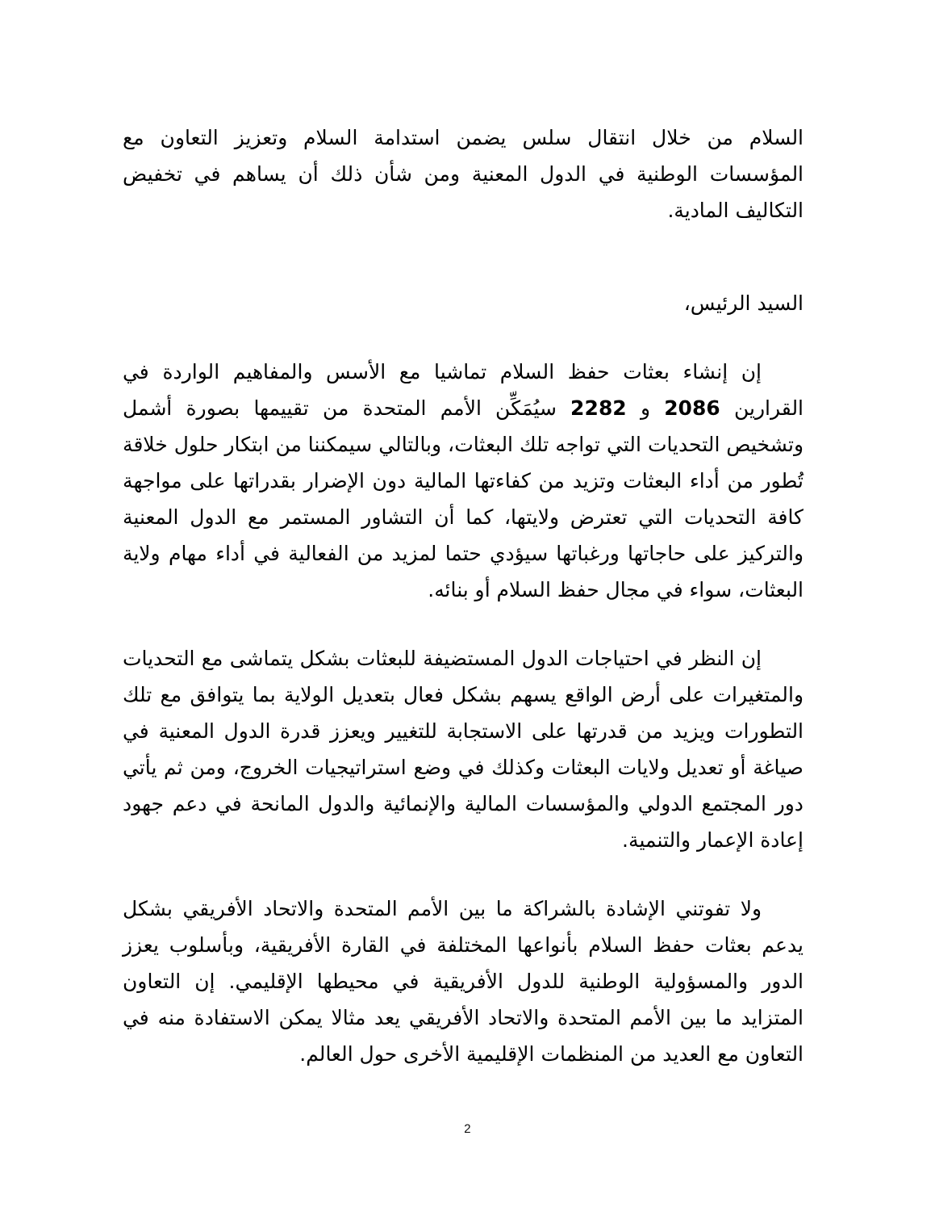السلام من خلال انتقال سلس يضمن استدامة السلام وتعزيز التعاون مع المؤسسات الوطنية في الدول المعنية ومن شأن ذلك أن يساهم في تخفيض التكاليف المادية.
السيد الرئيس،
إن إنشاء بعثات حفظ السلام تماشيا مع الأسس والمفاهيم الواردة في القرارين 2086 و 2282 سيُمَكِّن الأمم المتحدة من تقييمها بصورة أشمل وتشخيص التحديات التي تواجه تلك البعثات، وبالتالي سيمكننا من ابتكار حلول خلاقة تُطور من أداء البعثات وتزيد من كفاءتها المالية دون الإضرار بقدراتها على مواجهة كافة التحديات التي تعترض ولايتها، كما أن التشاور المستمر مع الدول المعنية والتركيز على حاجاتها ورغباتها سيؤدي حتما لمزيد من الفعالية في أداء مهام ولاية البعثات، سواء في مجال حفظ السلام أو بنائه.
إن النظر في احتياجات الدول المستضيفة للبعثات بشكل يتماشى مع التحديات والمتغيرات على أرض الواقع يسهم بشكل فعال بتعديل الولاية بما يتوافق مع تلك التطورات ويزيد من قدرتها على الاستجابة للتغيير ويعزز قدرة الدول المعنية في صياغة أو تعديل ولايات البعثات وكذلك في وضع استراتيجيات الخروج، ومن ثم يأتي دور المجتمع الدولي والمؤسسات المالية والإنمائية والدول المانحة في دعم جهود إعادة الإعمار والتنمية.
ولا تفوتني الإشادة بالشراكة ما بين الأمم المتحدة والاتحاد الأفريقي بشكل يدعم بعثات حفظ السلام بأنواعها المختلفة في القارة الأفريقية، وبأسلوب يعزز الدور والمسؤولية الوطنية للدول الأفريقية في محيطها الإقليمي. إن التعاون المتزايد ما بين الأمم المتحدة والاتحاد الأفريقي يعد مثالا يمكن الاستفادة منه في التعاون مع العديد من المنظمات الإقليمية الأخرى حول العالم.
2